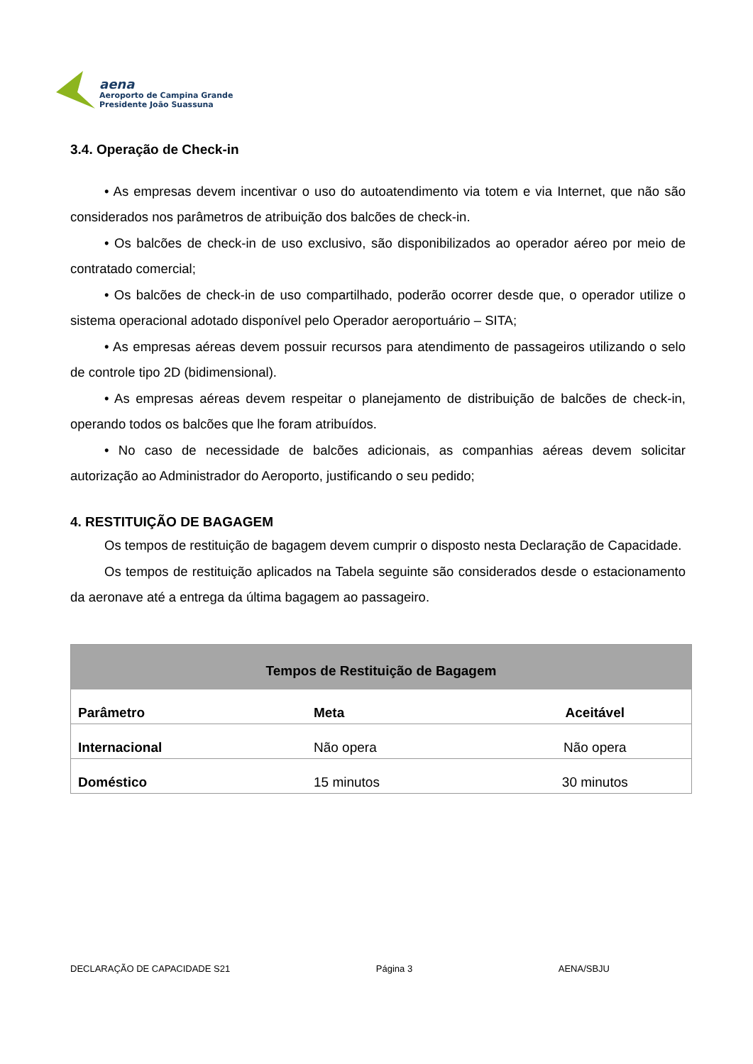aena
Aeroporto de Campina Grande
Presidente João Suassuna
3.4. Operação de Check-in
• As empresas devem incentivar o uso do autoatendimento via totem e via Internet, que não são considerados nos parâmetros de atribuição dos balcões de check-in.
• Os balcões de check-in de uso exclusivo, são disponibilizados ao operador aéreo por meio de contratado comercial;
• Os balcões de check-in de uso compartilhado, poderão ocorrer desde que, o operador utilize o sistema operacional adotado disponível pelo Operador aeroportuário – SITA;
• As empresas aéreas devem possuir recursos para atendimento de passageiros utilizando o selo de controle tipo 2D (bidimensional).
• As empresas aéreas devem respeitar o planejamento de distribuição de balcões de check-in, operando todos os balcões que lhe foram atribuídos.
• No caso de necessidade de balcões adicionais, as companhias aéreas devem solicitar autorização ao Administrador do Aeroporto, justificando o seu pedido;
4. RESTITUIÇÃO DE BAGAGEM
Os tempos de restituição de bagagem devem cumprir o disposto nesta Declaração de Capacidade.
Os tempos de restituição aplicados na Tabela seguinte são considerados desde o estacionamento da aeronave até a entrega da última bagagem ao passageiro.
| Tempos de Restituição de Bagagem | | |
| --- | --- | --- |
| Parâmetro | Meta | Aceitável |
| Internacional | Não opera | Não opera |
| Doméstico | 15 minutos | 30 minutos |
DECLARAÇÃO DE CAPACIDADE S21 Página 3 AENA/SBJU